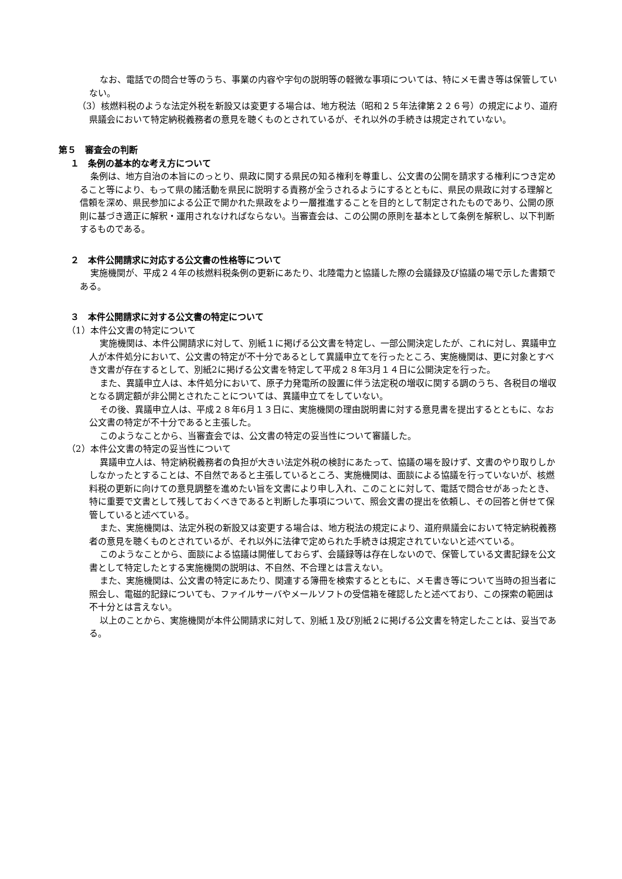なお、電話での問合せ等のうち、事業の内容や字句の説明等の軽微な事項については、特にメモ書き等は保管していない。
（3）核燃料税のような法定外税を新設又は変更する場合は、地方税法（昭和２５年法律第２２６号）の規定により、道府県議会において特定納税義務者の意見を聴くものとされているが、それ以外の手続きは規定されていない。
第５　審査会の判断
１　条例の基本的な考え方について
条例は、地方自治の本旨にのっとり、県政に関する県民の知る権利を尊重し、公文書の公開を請求する権利につき定めること等により、もって県の諸活動を県民に説明する責務が全うされるようにするとともに、県民の県政に対する理解と信頼を深め、県民参加による公正で開かれた県政をより一層推進することを目的として制定されたものであり、公開の原則に基づき適正に解釈・運用されなければならない。当審査会は、この公開の原則を基本として条例を解釈し、以下判断するものである。
２　本件公開請求に対応する公文書の性格等について
実施機関が、平成２４年の核燃料税条例の更新にあたり、北陸電力と協議した際の会議録及び協議の場で示した書類である。
３　本件公開請求に対する公文書の特定について
（1）本件公文書の特定について
実施機関は、本件公開請求に対して、別紙１に掲げる公文書を特定し、一部公開決定したが、これに対し、異議申立人が本件処分において、公文書の特定が不十分であるとして異議申立てを行ったところ、実施機関は、更に対象とすべき文書が存在するとして、別紙2に掲げる公文書を特定して平成２８年3月１４日に公開決定を行った。
また、異議申立人は、本件処分において、原子力発電所の設置に伴う法定税の増収に関する調のうち、各税目の増収となる調定額が非公開とされたことについては、異議申立てをしていない。
その後、異議申立人は、平成２８年6月１３日に、実施機関の理由説明書に対する意見書を提出するとともに、なお公文書の特定が不十分であると主張した。
このようなことから、当審査会では、公文書の特定の妥当性について審議した。
（2）本件公文書の特定の妥当性について
異議申立人は、特定納税義務者の負担が大きい法定外税の検討にあたって、協議の場を設けず、文書のやり取りしかしなかったとすることは、不自然であると主張しているところ、実施機関は、面談による協議を行っていないが、核燃料税の更新に向けての意見調整を進めたい旨を文書により申し入れ、このことに対して、電話で問合せがあったとき、特に重要で文書として残しておくべきであると判断した事項について、照会文書の提出を依頼し、その回答と併せて保管していると述べている。
また、実施機関は、法定外税の新設又は変更する場合は、地方税法の規定により、道府県議会において特定納税義務者の意見を聴くものとされているが、それ以外に法律で定められた手続きは規定されていないと述べている。
このようなことから、面談による協議は開催しておらず、会議録等は存在しないので、保管している文書記録を公文書として特定したとする実施機関の説明は、不自然、不合理とは言えない。
また、実施機関は、公文書の特定にあたり、関連する簿冊を検索するとともに、メモ書き等について当時の担当者に照会し、電磁的記録についても、ファイルサーバやメールソフトの受信箱を確認したと述べており、この探索の範囲は不十分とは言えない。
以上のことから、実施機関が本件公開請求に対して、別紙１及び別紙２に掲げる公文書を特定したことは、妥当である。